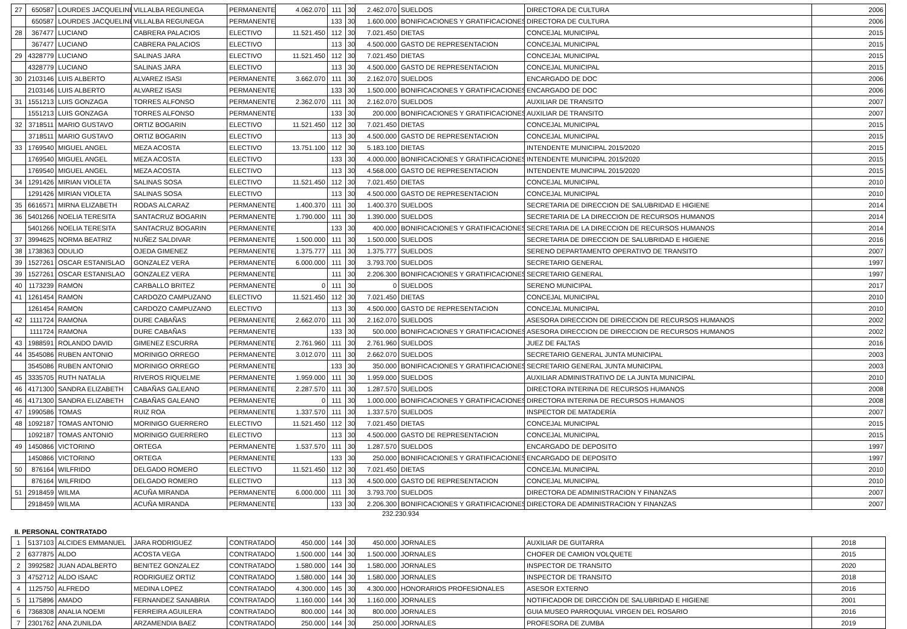| 27 | 650587 | LOURDES JACQUELINE | VILLALBA REGUNEGA | PERMANENTE | 4.062.070 | 111 | 30 | 2.462.070 | SUELDOS | DIRECTORA DE CULTURA | 2006 |
| | 650587 | LOURDES JACQUELINE | VILLALBA REGUNEGA | PERMANENTE | | 133 | 30 | 1.600.000 | BONIFICACIONES Y GRATIFICACIONES | DIRECTORA DE CULTURA | 2006 |
| 28 | 367477 | LUCIANO | CABRERA PALACIOS | ELECTIVO | 11.521.450 | 112 | 30 | 7.021.450 | DIETAS | CONCEJAL MUNICIPAL | 2015 |
| | 367477 | LUCIANO | CABRERA PALACIOS | ELECTIVO | | 113 | 30 | 4.500.000 | GASTO DE REPRESENTACION | CONCEJAL MUNICIPAL | 2015 |
| 29 | 4328779 | LUCIANO | SALINAS JARA | ELECTIVO | 11.521.450 | 112 | 30 | 7.021.450 | DIETAS | CONCEJAL MUNICIPAL | 2015 |
| | 4328779 | LUCIANO | SALINAS JARA | ELECTIVO | | 113 | 30 | 4.500.000 | GASTO DE REPRESENTACION | CONCEJAL MUNICIPAL | 2015 |
| 30 | 2103146 | LUIS ALBERTO | ALVAREZ ISASI | PERMANENTE | 3.662.070 | 111 | 30 | 2.162.070 | SUELDOS | ENCARGADO DE DOC | 2006 |
| | 2103146 | LUIS ALBERTO | ALVAREZ ISASI | PERMANENTE | | 133 | 30 | 1.500.000 | BONIFICACIONES Y GRATIFICACIONES | ENCARGADO DE DOC | 2006 |
| 31 | 1551213 | LUIS GONZAGA | TORRES ALFONSO | PERMANENTE | 2.362.070 | 111 | 30 | 2.162.070 | SUELDOS | AUXILIAR DE TRANSITO | 2007 |
| | 1551213 | LUIS GONZAGA | TORRES ALFONSO | PERMANENTE | | 133 | 30 | 200.000 | BONIFICACIONES Y GRATIFICACIONES | AUXILIAR DE TRANSITO | 2007 |
| 32 | 3718511 | MARIO GUSTAVO | ORTIZ BOGARIN | ELECTIVO | 11.521.450 | 112 | 30 | 7.021.450 | DIETAS | CONCEJAL MUNICIPAL | 2015 |
| | 3718511 | MARIO GUSTAVO | ORTIZ BOGARIN | ELECTIVO | | 113 | 30 | 4.500.000 | GASTO DE REPRESENTACION | CONCEJAL MUNICIPAL | 2015 |
| 33 | 1769540 | MIGUEL ANGEL | MEZA ACOSTA | ELECTIVO | 13.751.100 | 112 | 30 | 5.183.100 | DIETAS | INTENDENTE MUNICIPAL 2015/2020 | 2015 |
| | 1769540 | MIGUEL ANGEL | MEZA ACOSTA | ELECTIVO | | 133 | 30 | 4.000.000 | BONIFICACIONES Y GRATIFICACIONES | INTENDENTE MUNICIPAL 2015/2020 | 2015 |
| | 1769540 | MIGUEL ANGEL | MEZA ACOSTA | ELECTIVO | | 113 | 30 | 4.568.000 | GASTO DE REPRESENTACION | INTENDENTE MUNICIPAL 2015/2020 | 2015 |
| 34 | 1291426 | MIRIAN VIOLETA | SALINAS SOSA | ELECTIVO | 11.521.450 | 112 | 30 | 7.021.450 | DIETAS | CONCEJAL MUNICIPAL | 2010 |
| | 1291426 | MIRIAN VIOLETA | SALINAS SOSA | ELECTIVO | | 113 | 30 | 4.500.000 | GASTO DE REPRESENTACION | CONCEJAL MUNICIPAL | 2010 |
| 35 | 6616571 | MIRNA ELIZABETH | RODAS ALCARAZ | PERMANENTE | 1.400.370 | 111 | 30 | 1.400.370 | SUELDOS | SECRETARIA DE DIRECCION DE SALUBRIDAD E HIGIENE | 2014 |
| 36 | 5401266 | NOELIA TERESITA | SANTACRUZ BOGARIN | PERMANENTE | 1.790.000 | 111 | 30 | 1.390.000 | SUELDOS | SECRETARIA DE LA DIRECCION DE RECURSOS HUMANOS | 2014 |
| | 5401266 | NOELIA TERESITA | SANTACRUZ BOGARIN | PERMANENTE | | 133 | 30 | 400.000 | BONIFICACIONES Y GRATIFICACIONES | SECRETARIA DE LA DIRECCION DE RECURSOS HUMANOS | 2014 |
| 37 | 3994625 | NORMA BEATRIZ | NUÑEZ SALDIVAR | PERMANENTE | 1.500.000 | 111 | 30 | 1.500.000 | SUELDOS | SECRETARIA DE DIRECCION DE SALUBRIDAD E HIGIENE | 2016 |
| 38 | 1738363 | ODULIO | OJEDA GIMENEZ | PERMANENTE | 1.375.777 | 111 | 30 | 1.375.777 | SUELDOS | SERENO DEPARTAMENTO OPERATIVO DE TRANSITO | 2007 |
| 39 | 1527261 | OSCAR ESTANISLAO | GONZALEZ VERA | PERMANENTE | 6.000.000 | 111 | 30 | 3.793.700 | SUELDOS | SECRETARIO GENERAL | 1997 |
| 39 | 1527261 | OSCAR ESTANISLAO | GONZALEZ VERA | PERMANENTE | | 111 | 30 | 2.206.300 | BONIFICACIONES Y GRATIFICACIONES | SECRETARIO GENERAL | 1997 |
| 40 | 1173239 | RAMON | CARBALLO BRITEZ | PERMANENTE | 0 | 111 | 30 | 0 | SUELDOS | SERENO MUNICIPAL | 2017 |
| 41 | 1261454 | RAMON | CARDOZO CAMPUZANO | ELECTIVO | 11.521.450 | 112 | 30 | 7.021.450 | DIETAS | CONCEJAL MUNICIPAL | 2010 |
| | 1261454 | RAMON | CARDOZO CAMPUZANO | ELECTIVO | | 113 | 30 | 4.500.000 | GASTO DE REPRESENTACION | CONCEJAL MUNICIPAL | 2010 |
| 42 | 1111724 | RAMONA | DURE CABAÑAS | PERMANENTE | 2.662.070 | 111 | 30 | 2.162.070 | SUELDOS | ASESORA DIRECCION DE DIRECCION DE RECURSOS HUMANOS | 2002 |
| | 1111724 | RAMONA | DURE CABAÑAS | PERMANENTE | | 133 | 30 | 500.000 | BONIFICACIONES Y GRATIFICACIONES | ASESORA DIRECCION DE DIRECCION DE RECURSOS HUMANOS | 2002 |
| 43 | 1988591 | ROLANDO DAVID | GIMENEZ ESCURRA | PERMANENTE | 2.761.960 | 111 | 30 | 2.761.960 | SUELDOS | JUEZ DE FALTAS | 2016 |
| 44 | 3545086 | RUBEN ANTONIO | MORINIGO ORREGO | PERMANENTE | 3.012.070 | 111 | 30 | 2.662.070 | SUELDOS | SECRETARIO GENERAL JUNTA MUNICIPAL | 2003 |
| | 3545086 | RUBEN ANTONIO | MORINIGO ORREGO | PERMANENTE | | 133 | 30 | 350.000 | BONIFICACIONES Y GRATIFICACIONES | SECRETARIO GENERAL JUNTA MUNICIPAL | 2003 |
| 45 | 3335705 | RUTH NATALIA | RIVEROS RIQUELME | PERMANENTE | 1.959.000 | 111 | 30 | 1.959.000 | SUELDOS | AUXILIAR ADMINISTRATIVO DE LA JUNTA MUNICIPAL | 2010 |
| 46 | 4171300 | SANDRA ELIZABETH | CABAÑAS GALEANO | PERMANENTE | 2.287.570 | 111 | 30 | 1.287.570 | SUELDOS | DIRECTORA INTERINA DE RECURSOS HUMANOS | 2008 |
| 46 | 4171300 | SANDRA ELIZABETH | CABAÑAS GALEANO | PERMANENTE | 0 | 111 | 30 | 1.000.000 | BONIFICACIONES Y GRATIFICACIONES | DIRECTORA INTERINA DE RECURSOS HUMANOS | 2008 |
| 47 | 1990586 | TOMAS | RUIZ ROA | PERMANENTE | 1.337.570 | 111 | 30 | 1.337.570 | SUELDOS | INSPECTOR DE MATADERÍA | 2007 |
| 48 | 1092187 | TOMAS ANTONIO | MORINIGO GUERRERO | ELECTIVO | 11.521.450 | 112 | 30 | 7.021.450 | DIETAS | CONCEJAL MUNICIPAL | 2015 |
| | 1092187 | TOMAS ANTONIO | MORINIGO GUERRERO | ELECTIVO | | 113 | 30 | 4.500.000 | GASTO DE REPRESENTACION | CONCEJAL MUNICIPAL | 2015 |
| 49 | 1450866 | VICTORINO | ORTEGA | PERMANENTE | 1.537.570 | 111 | 30 | 1.287.570 | SUELDOS | ENCARGADO DE DEPOSITO | 1997 |
| | 1450866 | VICTORINO | ORTEGA | PERMANENTE | | 133 | 30 | 250.000 | BONIFICACIONES Y GRATIFICACIONES | ENCARGADO DE DEPOSITO | 1997 |
| 50 | 876164 | WILFRIDO | DELGADO ROMERO | ELECTIVO | 11.521.450 | 112 | 30 | 7.021.450 | DIETAS | CONCEJAL MUNICIPAL | 2010 |
| | 876164 | WILFRIDO | DELGADO ROMERO | ELECTIVO | | 113 | 30 | 4.500.000 | GASTO DE REPRESENTACION | CONCEJAL MUNICIPAL | 2010 |
| 51 | 2918459 | WILMA | ACUÑA MIRANDA | PERMANENTE | 6.000.000 | 111 | 30 | 3.793.700 | SUELDOS | DIRECTORA DE ADMINISTRACION Y FINANZAS | 2007 |
| | 2918459 | WILMA | ACUÑA MIRANDA | PERMANENTE | | 133 | 30 | 2.206.300 | BONIFICACIONES Y GRATIFICACIONES | DIRECTORA DE ADMINISTRACION Y FINANZAS | 2007 |
232.230.934
II. PERSONAL CONTRATADO
| 1 | 5137103 | ALCIDES EMMANUEL | JARA RODRIGUEZ | CONTRATADO | 450.000 | 144 | 30 | 450.000 | JORNALES | AUXILIAR DE GUITARRA | 2018 |
| 2 | 6377875 | ALDO | ACOSTA VEGA | CONTRATADO | 1.500.000 | 144 | 30 | 1.500.000 | JORNALES | CHOFER DE CAMION VOLQUETE | 2015 |
| 2 | 3992582 | JUAN ADALBERTO | BENITEZ GONZALEZ | CONTRATADO | 1.580.000 | 144 | 30 | 1.580.000 | JORNALES | INSPECTOR DE TRANSITO | 2020 |
| 3 | 4752712 | ALDO ISAAC | RODRIGUEZ ORTIZ | CONTRATADO | 1.580.000 | 144 | 30 | 1.580.000 | JORNALES | INSPECTOR DE TRANSITO | 2018 |
| 4 | 1125750 | ALFREDO | MEDINA LOPEZ | CONTRATADO | 4.300.000 | 145 | 30 | 4.300.000 | HONORARIOS PROFESIONALES | ASESOR EXTERNO | 2016 |
| 5 | 1175896 | AMADO | FERNANDEZ SANABRIA | CONTRATADO | 1.160.000 | 144 | 30 | 1.160.000 | JORNALES | NOTIFICADOR DE DIRCCIÓN DE SALUBRIDAD E HIGIENE | 2001 |
| 6 | 7368308 | ANALIA NOEMI | FERREIRA AGUILERA | CONTRATADO | 800.000 | 144 | 30 | 800.000 | JORNALES | GUIA MUSEO PARROQUIAL VIRGEN DEL ROSARIO | 2016 |
| 7 | 2301762 | ANA ZUNILDA | ARZAMENDIA BAEZ | CONTRATADO | 250.000 | 144 | 30 | 250.000 | JORNALES | PROFESORA DE ZUMBA | 2019 |